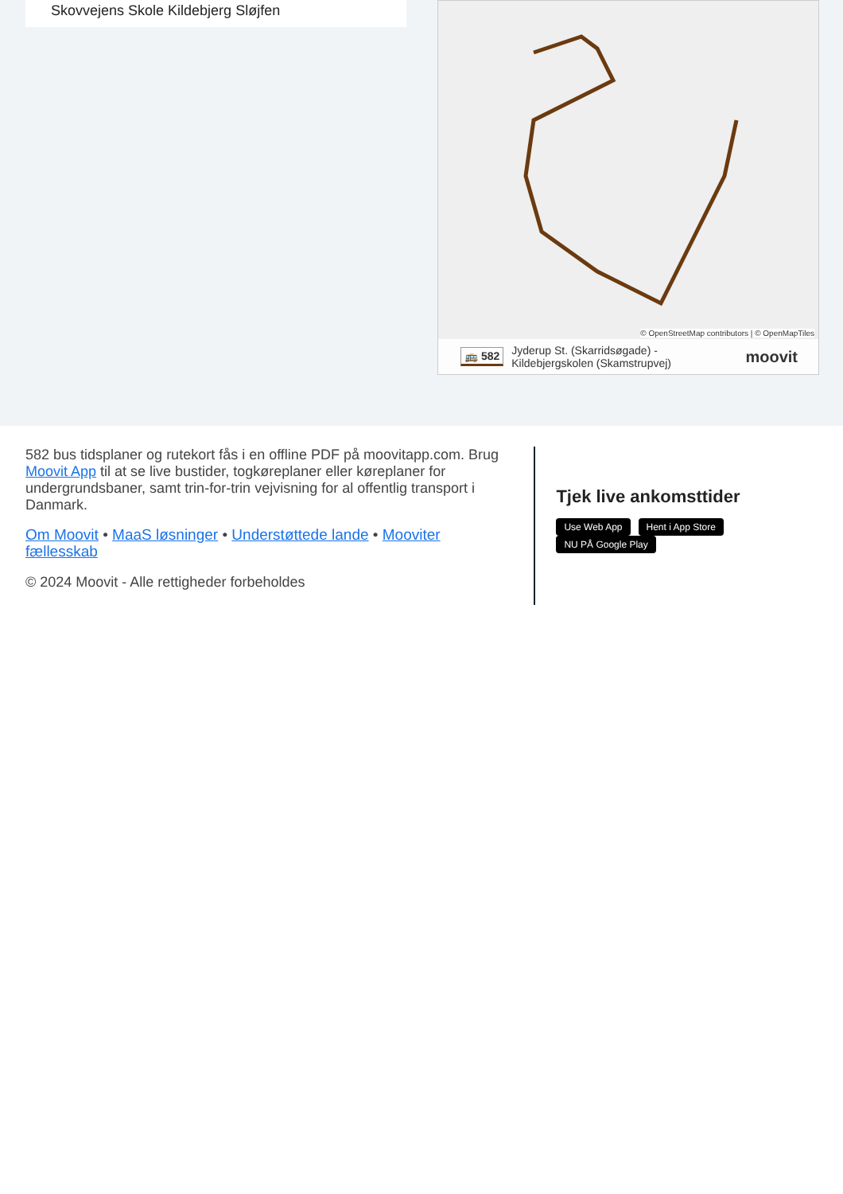Skovvejens Skole Kildebjerg Sløjfen
© OpenStreetMap contributors | © OpenMapTiles
🚌 582 Jyderup St. (Skarridsøgade) -
Kildebjergskolen (Skamstrupvej) moovit
582 bus tidsplaner og rutekort fås i en offline PDF på moovitapp.com. Brug Moovit App til at se live bustider, togkøreplaner eller køreplaner for undergrundsbaner, samt trin-for-trin vejvisning for al offentlig transport i Danmark.
Om Moovit • MaaS løsninger • Understøttede lande • Mooviter fællesskab
© 2024 Moovit - Alle rettigheder forbeholdes
Tjek live ankomsttider
Use Web App Hent i App Store NU PÅ Google Play